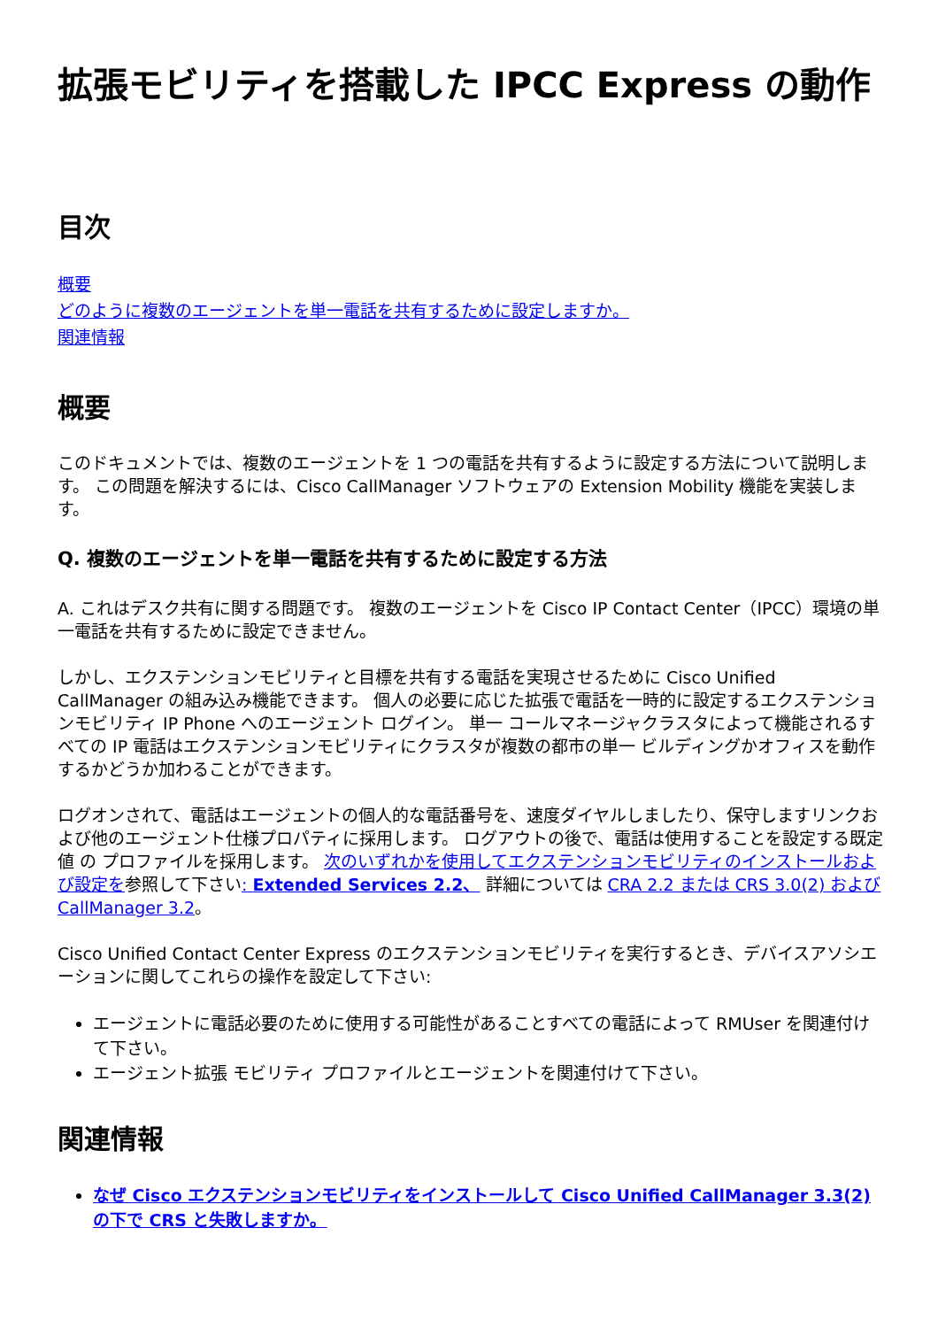拡張モビリティを搭載した IPCC Express の動作
目次
概要
どのように複数のエージェントを単一電話を共有するために設定しますか。
関連情報
概要
このドキュメントでは、複数のエージェントを 1 つの電話を共有するように設定する方法について説明します。 この問題を解決するには、Cisco CallManager ソフトウェアの Extension Mobility 機能を実装します。
Q. 複数のエージェントを単一電話を共有するために設定する方法
A. これはデスク共有に関する問題です。 複数のエージェントを Cisco IP Contact Center（IPCC）環境の単一電話を共有するために設定できません。
しかし、エクステンションモビリティと目標を共有する電話を実現させるために Cisco Unified CallManager の組み込み機能できます。 個人の必要に応じた拡張で電話を一時的に設定するエクステンションモビリティ IP Phone へのエージェント ログイン。 単一 コールマネージャクラスタによって機能されるすべての IP 電話はエクステンションモビリティにクラスタが複数の都市の単一 ビルディングかオフィスを動作するかどうか加わることができます。
ログオンされて、電話はエージェントの個人的な電話番号を、速度ダイヤルしましたり、保守しますリンクおよび他のエージェント仕様プロパティに採用します。 ログアウトの後で、電話は使用することを設定する既定値 の プロファイルを採用します。 次のいずれかを使用してエクステンションモビリティのインストールおよび設定を参照して下さい: Extended Services 2.2、 詳細については CRA 2.2 または CRS 3.0(2) および CallManager 3.2。
Cisco Unified Contact Center Express のエクステンションモビリティを実行するとき、デバイスアソシエーションに関してこれらの操作を設定して下さい:
エージェントに電話必要のために使用する可能性があることすべての電話によって RMUser を関連付けて下さい。
エージェント拡張 モビリティ プロファイルとエージェントを関連付けて下さい。
関連情報
なぜ Cisco エクステンションモビリティをインストールして Cisco Unified CallManager 3.3(2) の下で CRS と失敗しますか。